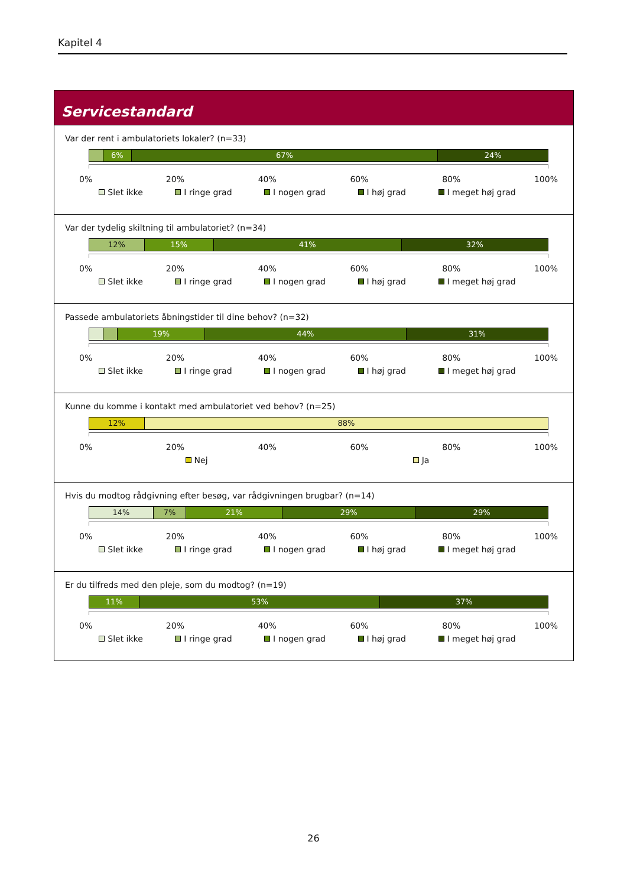Kapitel 4
Servicestandard
Var der rent i ambulatoriets lokaler? (n=33)
6% 67% 24%
0% 20% 40% 60% 80% 100%
Slet ikke I ringe grad I nogen grad I høj grad I meget høj grad
Var der tydelig skiltning til ambulatoriet? (n=34)
12% 15% 41% 32%
0% 20% 40% 60% 80% 100%
Slet ikke I ringe grad I nogen grad I høj grad I meget høj grad
Passede ambulatoriets åbningstider til dine behov? (n=32)
19% 44% 31%
0% 20% 40% 60% 80% 100%
Slet ikke I ringe grad I nogen grad I høj grad I meget høj grad
Kunne du komme i kontakt med ambulatoriet ved behov? (n=25)
12% 88%
0% 20% 40% 60% 80% 100%
Nej Ja
Hvis du modtog rådgivning efter besøg, var rådgivningen brugbar? (n=14)
14% 7% 21% 29% 29%
0% 20% 40% 60% 80% 100%
Slet ikke I ringe grad I nogen grad I høj grad I meget høj grad
Er du tilfreds med den pleje, som du modtog? (n=19)
11% 53% 37%
0% 20% 40% 60% 80% 100%
Slet ikke I ringe grad I nogen grad I høj grad I meget høj grad
26